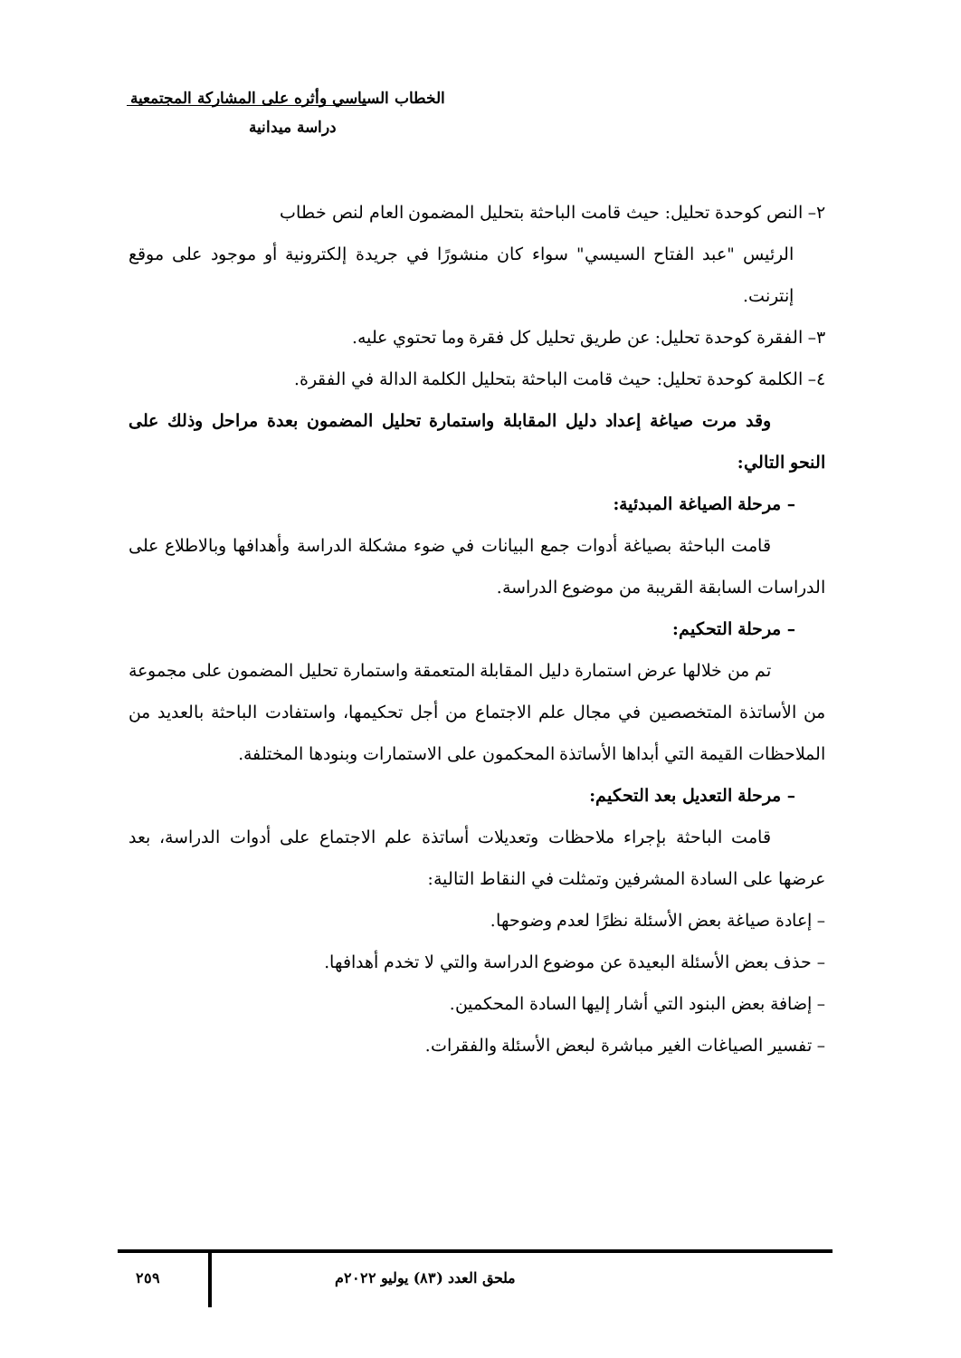الخطاب السياسي وأثره على المشاركة المجتمعية
دراسة ميدانية
٢– النص كوحدة تحليل: حيث قامت الباحثة بتحليل المضمون العام لنص خطاب
الرئيس "عبد الفتاح السيسي" سواء كان منشورًا في جريدة إلكترونية أو موجود على موقع إنترنت.
٣– الفقرة كوحدة تحليل: عن طريق تحليل كل فقرة وما تحتوي عليه.
٤– الكلمة كوحدة تحليل: حيث قامت الباحثة بتحليل الكلمة الدالة في الفقرة.
وقد مرت صياغة إعداد دليل المقابلة واستمارة تحليل المضمون بعدة مراحل وذلك على النحو التالي:
– مرحلة الصياغة المبدئية:
قامت الباحثة بصياغة أدوات جمع البيانات في ضوء مشكلة الدراسة وأهدافها وبالاطلاع على الدراسات السابقة القريبة من موضوع الدراسة.
– مرحلة التحكيم:
تم من خلالها عرض استمارة دليل المقابلة المتعمقة واستمارة تحليل المضمون على مجموعة من الأساتذة المتخصصين في مجال علم الاجتماع من أجل تحكيمها، واستفادت الباحثة بالعديد من الملاحظات القيمة التي أبداها الأساتذة المحكمون على الاستمارات وبنودها المختلفة.
– مرحلة التعديل بعد التحكيم:
قامت الباحثة بإجراء ملاحظات وتعديلات أساتذة علم الاجتماع على أدوات الدراسة، بعد عرضها على السادة المشرفين وتمثلت في النقاط التالية:
– إعادة صياغة بعض الأسئلة نظرًا لعدم وضوحها.
– حذف بعض الأسئلة البعيدة عن موضوع الدراسة والتي لا تخدم أهدافها.
– إضافة بعض البنود التي أشار إليها السادة المحكمين.
– تفسير الصياغات الغير مباشرة لبعض الأسئلة والفقرات.
ملحق العدد (٨٣) يوليو ٢٠٢٢م ٢٥٩